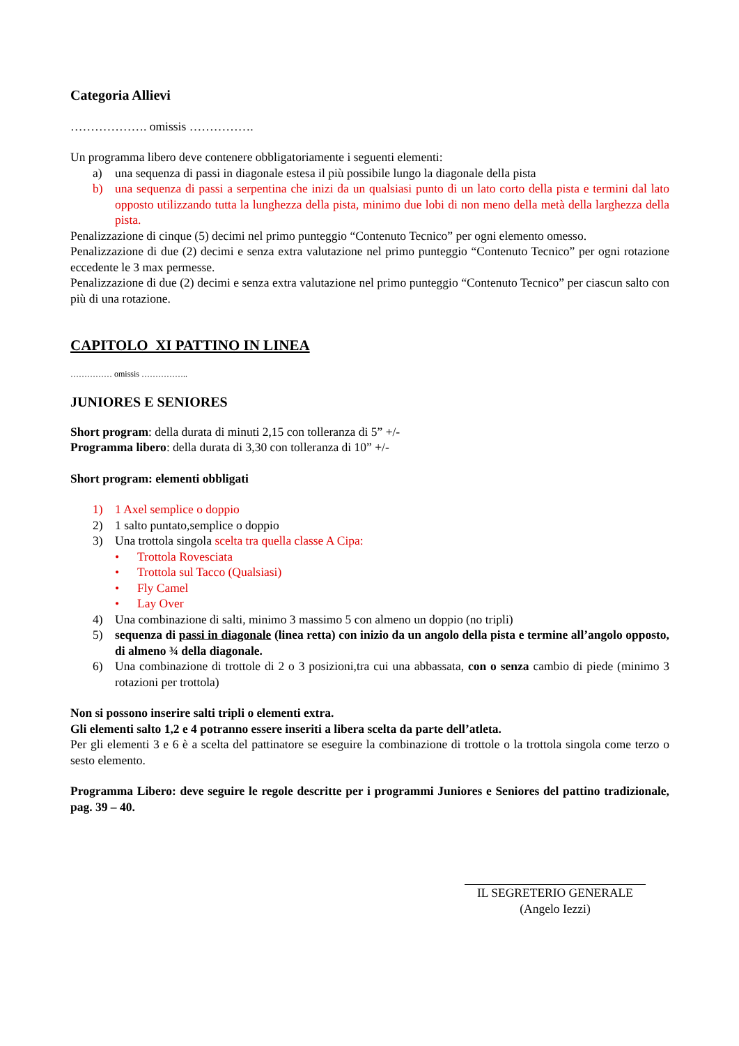Categoria Allievi
………………. omissis …………….
Un programma libero deve contenere obbligatoriamente i seguenti elementi:
a) una sequenza di passi in diagonale estesa il più possibile lungo la diagonale della pista
b) una sequenza di passi a serpentina che inizi da un qualsiasi punto di un lato corto della pista e termini dal lato opposto utilizzando tutta la lunghezza della pista, minimo due lobi di non meno della metà della larghezza della pista.
Penalizzazione di cinque (5) decimi nel primo punteggio “Contenuto Tecnico” per ogni elemento omesso.
Penalizzazione di due (2) decimi e senza extra valutazione nel primo punteggio “Contenuto Tecnico” per ogni rotazione eccedente le 3 max permesse.
Penalizzazione di due (2) decimi e senza extra valutazione nel primo punteggio “Contenuto Tecnico” per ciascun salto con più di una rotazione.
CAPITOLO XI PATTINO IN LINEA
…………… omissis ……………..
JUNIORES E SENIORES
Short program: della durata di minuti 2,15 con tolleranza di 5” +/-
Programma libero: della durata di 3,30 con tolleranza di 10” +/-
Short program: elementi obbligati
1) 1 Axel semplice o doppio
2) 1 salto puntato,semplice o doppio
3) Una trottola singola scelta tra quella classe A Cipa:
• Trottola Rovesciata
• Trottola sul Tacco (Qualsiasi)
• Fly Camel
• Lay Over
4) Una combinazione di salti, minimo 3 massimo 5 con almeno un doppio (no tripli)
5) sequenza di passi in diagonale (linea retta) con inizio da un angolo della pista e termine all’angolo opposto, di almeno ¾ della diagonale.
6) Una combinazione di trottole di 2 o 3 posizioni,tra cui una abbassata, con o senza cambio di piede (minimo 3 rotazioni per trottola)
Non si possono inserire salti tripli o elementi extra.
Gli elementi salto 1,2 e 4 potranno essere inseriti a libera scelta da parte dell’atleta.
Per gli elementi 3 e 6 è a scelta del pattinatore se eseguire la combinazione di trottole o la trottola singola come terzo o sesto elemento.
Programma Libero: deve seguire le regole descritte per i programmi Juniores e Seniores del pattino tradizionale, pag. 39 – 40.
IL SEGRETERIO GENERALE
(Angelo Iezzi)